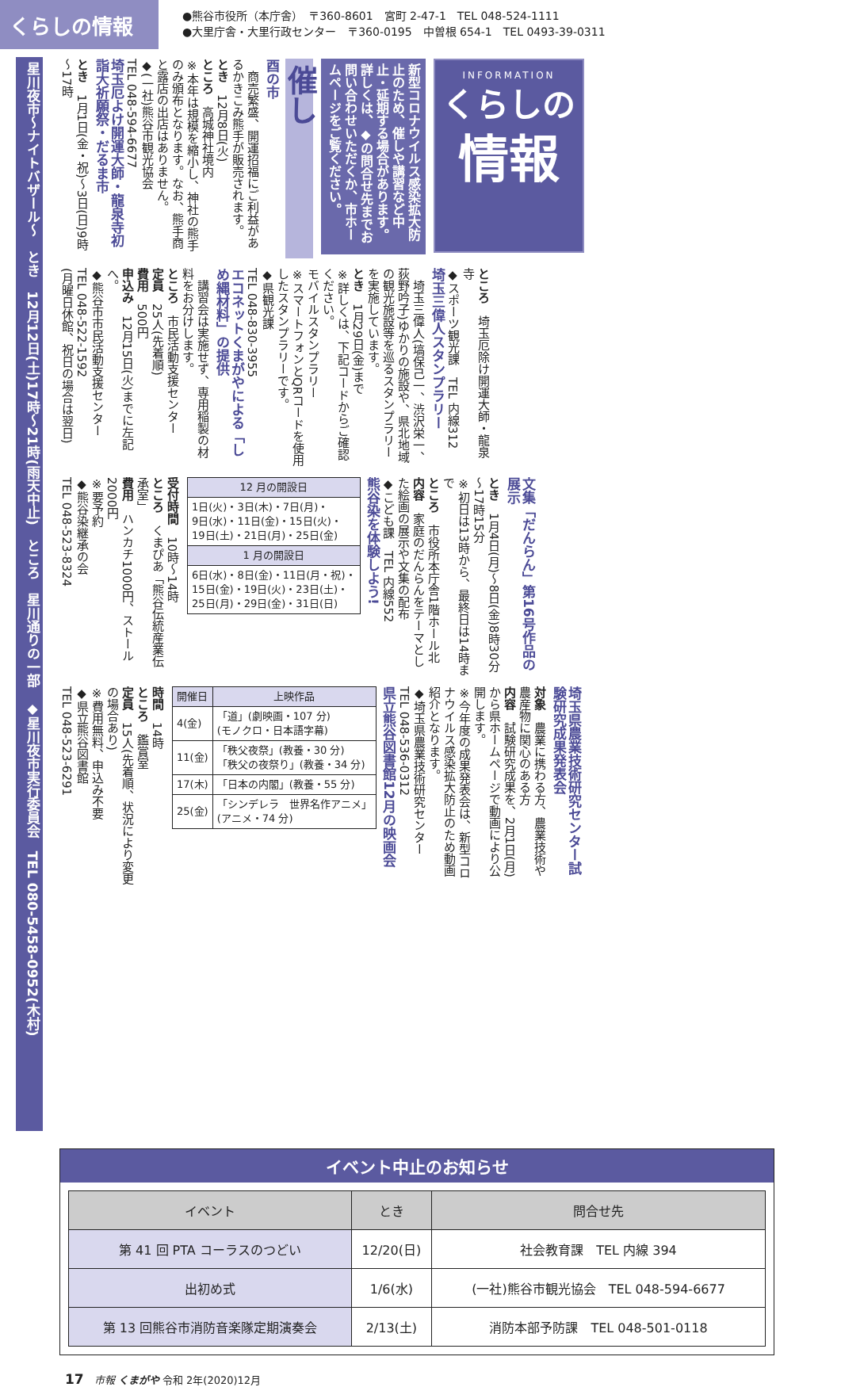くらしの情報
●熊谷市役所（本庁舎）　〒360-8601　宮町 2-47-1　TEL 048-524-1111
●大里庁舎・大里行政センター　〒360-0195　中曽根 654-1　TEL 0493-39-0311
INFORMATION
くらしの
情報
新型コロナウイルス感染拡大防止のため、催しや講習など中止・延期する場合があります。詳しくは、◆の問合せ先までお問い合わせいただくか、市ホームページをご覧ください。
催し
酉の市
　商売繁盛、開運招福にご利益があるかきこみ熊手が販売されます。
とき　12月8日(火)
ところ　高城神社境内
※本年は規模を縮小し、神社の熊手のみ頒布となります。なお、熊手商と露店の出店はありません。
◆(一社)熊谷市観光協会
TEL 048-594-6677
埼玉厄よけ開運大師・龍泉寺初詣大祈願祭・だるま市
とき　1月1日(金・祝)～3日(日)9時～17時
ところ　埼玉厄除け開運大師・龍泉寺
◆スポーツ観光課　TEL 内線312
埼玉三偉人スタンプラリー
　埼玉三偉人(塙保己一、渋沢栄一、荻野吟子)ゆかりの施設や、県北地域の観光施設等を巡るスタンプラリーを実施しています。
とき　1月29日(金)まで
※詳しくは、下記コードからご確認ください。
モバイルスタンプラリー
※スマートフォンとQRコードを使用したスタンプラリーです。
◆県観光課
TEL 048-830-3955
エコネットくまがやによる「しめ縄材料」の提供
　講習会は実施せず、専用稲製の材料をお分けします。
ところ　市民活動支援センター
定員　25人(先着順)
費用　500円
申込み　12月15日(火)までに左記へ。
◆熊谷市市民活動支援センター
TEL 048-522-1592
(月曜日休館、祝日の場合は翌日)
文集「だんらん」第16号作品の展示
とき　1月4日(月)～8日(金)8時30分～17時15分
※初日は13時から、最終日は14時まで
ところ　市役所本庁舎1階ホール北
内容　家庭のだんらんをテーマとした絵画の展示や文集の配布
◆こども課　TEL 内線552
熊谷染を体験しよう!
| 12 月の開設日 |
| --- |
| 1日(火)・3日(木)・7日(月)・ 9日(水)・11日(金)・15日(火)・ 19日(土)・21日(月)・25日(金) |
| 1 月の開設日 |
| 6日(水)・8日(金)・11日(月・祝)・ 15日(金)・19日(火)・23日(土)・ 25日(月)・29日(金)・31日(日) |
受付時間　10時～14時
ところ　くまぴあ「熊谷伝統産業伝承室」
費用　ハンカチ1000円、ストール2000円
※要予約
◆熊谷染継承の会
TEL 048-523-8324
埼玉県農業技術研究センター試験研究成果発表会
対象　農業に携わる方、農業技術や農産物に関心のある方
内容　試験研究成果を、2月1日(月)から県ホームページで動画により公開します。
※今年度の成果発表会は、新型コロナウイルス感染拡大防止のため動画紹介となります。
◆埼玉県農業技術研究センター
TEL 048-536-0312
県立熊谷図書館12月の映画会
| 開催日 | 上映作品 |
| --- | --- |
| 4(金) | 「道」(劇映画・107 分) (モノクロ・日本語字幕) |
| 11(金) | 「秩父夜祭」(教養・30 分) 「秩父の夜祭り」(教養・34 分) |
| 17(木) | 「日本の内閣」(教養・55 分) |
| 25(金) | 「シンデレラ 世界名作アニメ」 (アニメ・74 分) |
時間　14時
ところ　鑑賞室
定員　15人(先着順、状況により変更の場合あり)
※費用無料、申込み不要
◆県立熊谷図書館
TEL 048-523-6291
星川夜市～ナイトバザール～　とき　12月12日(土)17時～21時(雨天中止)　ところ　星川通りの一部　◆星川夜市実行委員会　TEL 080-5458-0952(木村)
イベント中止のお知らせ
| イベント | とき | 問合せ先 |
| --- | --- | --- |
| 第 41 回 PTA コーラスのつどい | 12/20(日) | 社会教育課 TEL 内線 394 |
| 出初め式 | 1/6(水) | (一社)熊谷市観光協会 TEL 048-594-6677 |
| 第 13 回熊谷市消防音楽隊定期演奏会 | 2/13(土) | 消防本部予防課 TEL 048-501-0118 |
17　市報 くまがや 令和 2年(2020)12月